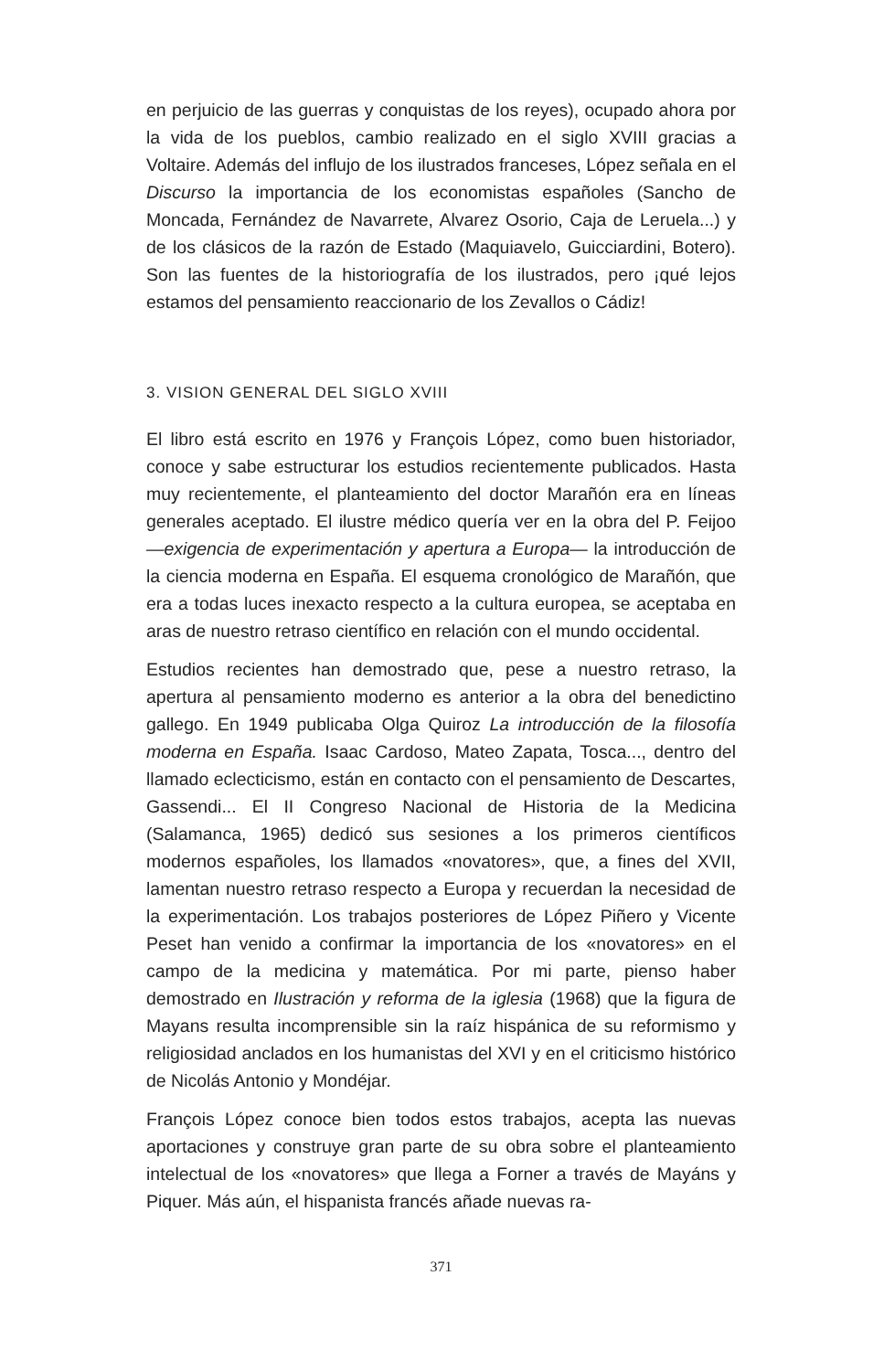en perjuicio de las guerras y conquistas de los reyes), ocupado ahora por la vida de los pueblos, cambio realizado en el siglo XVIII gracias a Voltaire. Además del influjo de los ilustrados franceses, López señala en el Discurso la importancia de los economistas españoles (Sancho de Moncada, Fernández de Navarrete, Alvarez Osorio, Caja de Leruela...) y de los clásicos de la razón de Estado (Maquiavelo, Guicciardini, Botero). Son las fuentes de la historiografía de los ilustrados, pero ¡qué lejos estamos del pensamiento reaccionario de los Zevallos o Cádiz!
3. VISION GENERAL DEL SIGLO XVIII
El libro está escrito en 1976 y François López, como buen historiador, conoce y sabe estructurar los estudios recientemente publicados. Hasta muy recientemente, el planteamiento del doctor Marañón era en líneas generales aceptado. El ilustre médico quería ver en la obra del P. Feijoo —exigencia de experimentación y apertura a Europa— la introducción de la ciencia moderna en España. El esquema cronológico de Marañón, que era a todas luces inexacto respecto a la cultura europea, se aceptaba en aras de nuestro retraso científico en relación con el mundo occidental.
Estudios recientes han demostrado que, pese a nuestro retraso, la apertura al pensamiento moderno es anterior a la obra del benedictino gallego. En 1949 publicaba Olga Quiroz La introducción de la filosofía moderna en España. Isaac Cardoso, Mateo Zapata, Tosca..., dentro del llamado eclecticismo, están en contacto con el pensamiento de Descartes, Gassendi... El II Congreso Nacional de Historia de la Medicina (Salamanca, 1965) dedicó sus sesiones a los primeros científicos modernos españoles, los llamados «novatores», que, a fines del XVII, lamentan nuestro retraso respecto a Europa y recuerdan la necesidad de la experimentación. Los trabajos posteriores de López Piñero y Vicente Peset han venido a confirmar la importancia de los «novatores» en el campo de la medicina y matemática. Por mi parte, pienso haber demostrado en Ilustración y reforma de la iglesia (1968) que la figura de Mayans resulta incomprensible sin la raíz hispánica de su reformismo y religiosidad anclados en los humanistas del XVI y en el criticismo histórico de Nicolás Antonio y Mondéjar.
François López conoce bien todos estos trabajos, acepta las nuevas aportaciones y construye gran parte de su obra sobre el planteamiento intelectual de los «novatores» que llega a Forner a través de Mayáns y Piquer. Más aún, el hispanista francés añade nuevas ra-
371